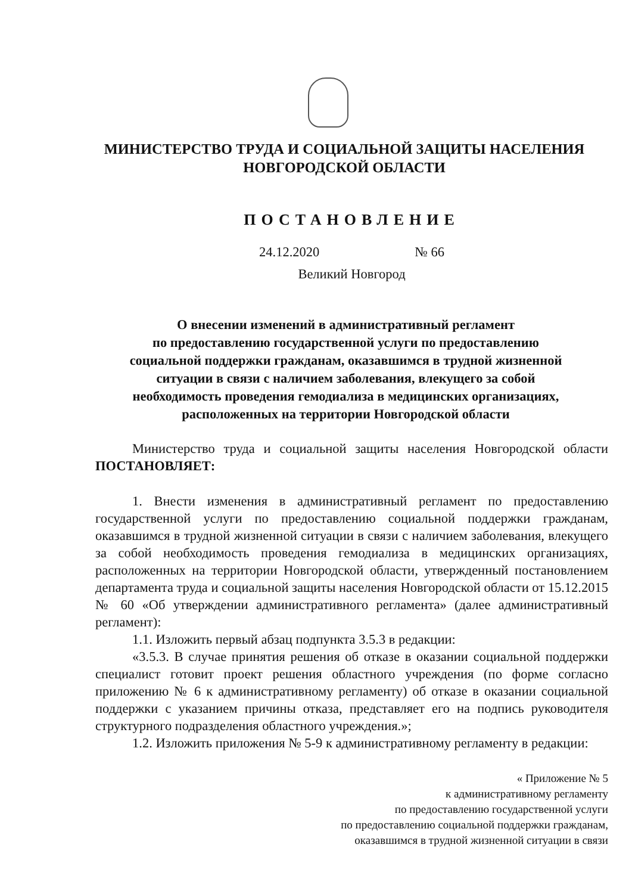МИНИСТЕРСТВО ТРУДА И СОЦИАЛЬНОЙ ЗАЩИТЫ НАСЕЛЕНИЯ
НОВГОРОДСКОЙ ОБЛАСТИ
ПОСТАНОВЛЕНИЕ
24.12.2020 № 66
Великий Новгород
О внесении изменений в административный регламент
по предоставлению государственной услуги по предоставлению
социальной поддержки гражданам, оказавшимся в трудной жизненной
ситуации в связи с наличием заболевания, влекущего за собой
необходимость проведения гемодиализа в медицинских организациях,
расположенных на территории Новгородской области
Министерство труда и социальной защиты населения Новгородской области ПОСТАНОВЛЯЕТ:
1. Внести изменения в административный регламент по предоставлению государственной услуги по предоставлению социальной поддержки гражданам, оказавшимся в трудной жизненной ситуации в связи с наличием заболевания, влекущего за собой необходимость проведения гемодиализа в медицинских организациях, расположенных на территории Новгородской области, утвержденный постановлением департамента труда и социальной защиты населения Новгородской области от 15.12.2015 № 60 «Об утверждении административного регламента» (далее административный регламент):
1.1. Изложить первый абзац подпункта 3.5.3 в редакции:
«3.5.3. В случае принятия решения об отказе в оказании социальной поддержки специалист готовит проект решения областного учреждения (по форме согласно приложению № 6 к административному регламенту) об отказе в оказании социальной поддержки с указанием причины отказа, представляет его на подпись руководителя структурного подразделения областного учреждения.»;
1.2. Изложить приложения № 5-9 к административному регламенту в редакции:
« Приложение № 5
к административному регламенту
по предоставлению государственной услуги
по предоставлению социальной поддержки гражданам,
оказавшимся в трудной жизненной ситуации в связи